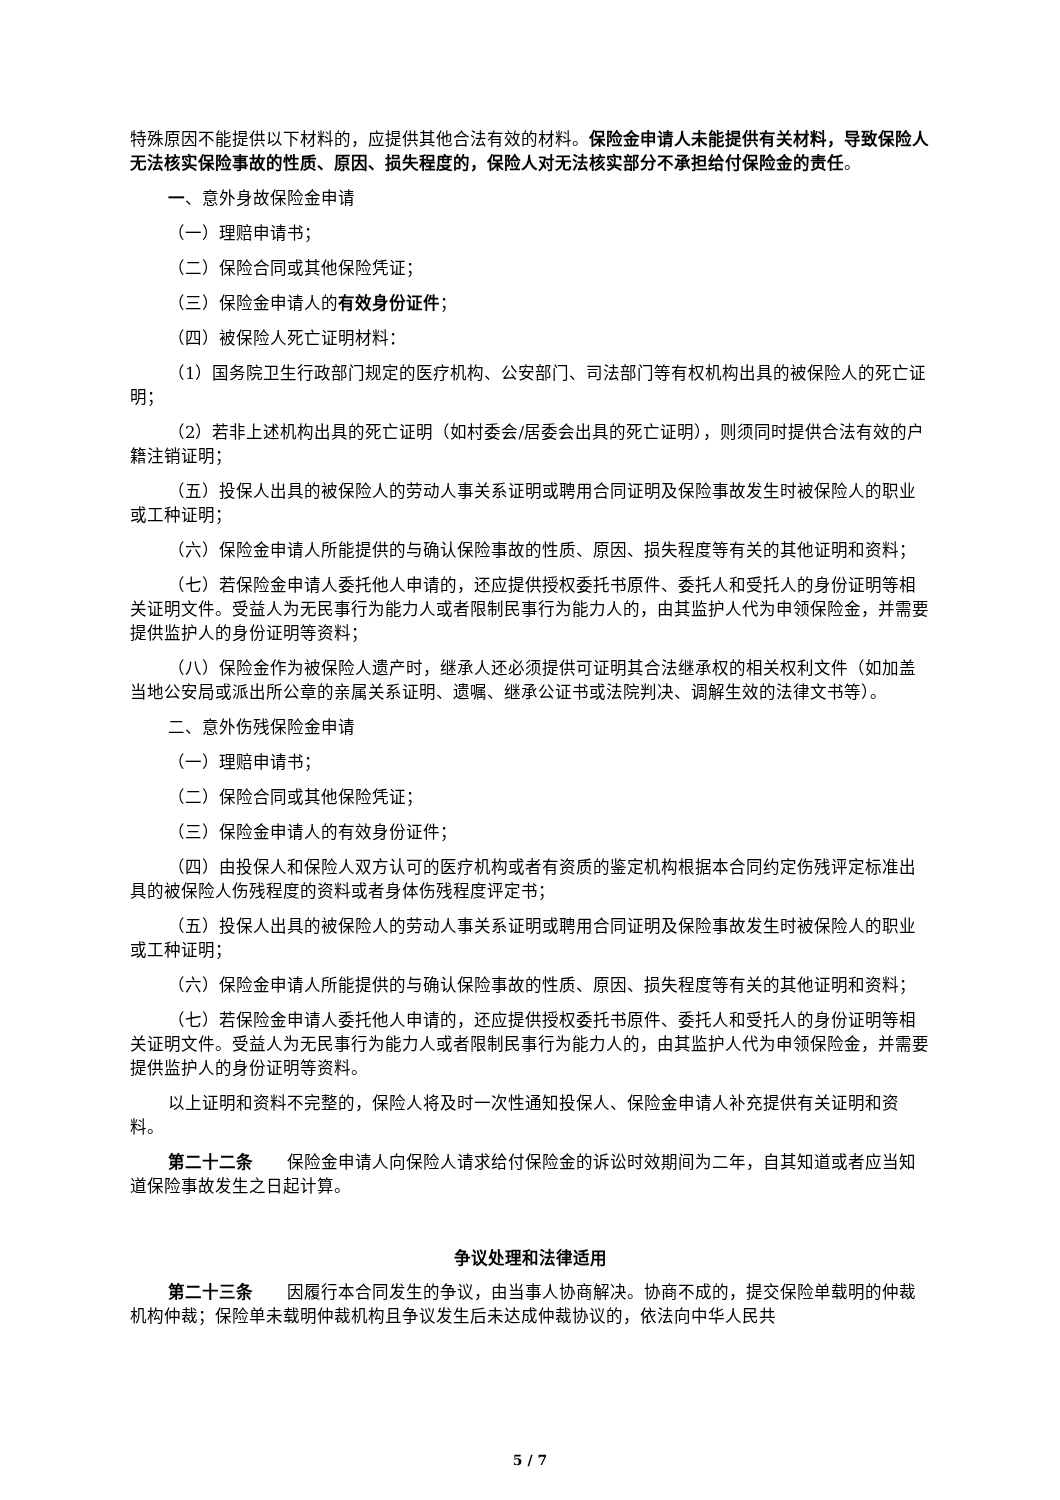特殊原因不能提供以下材料的，应提供其他合法有效的材料。保险金申请人未能提供有关材料，导致保险人无法核实保险事故的性质、原因、损失程度的，保险人对无法核实部分不承担给付保险金的责任。
一、意外身故保险金申请
（一）理赔申请书；
（二）保险合同或其他保险凭证；
（三）保险金申请人的有效身份证件；
（四）被保险人死亡证明材料：
（1）国务院卫生行政部门规定的医疗机构、公安部门、司法部门等有权机构出具的被保险人的死亡证明；
（2）若非上述机构出具的死亡证明（如村委会/居委会出具的死亡证明），则须同时提供合法有效的户籍注销证明；
（五）投保人出具的被保险人的劳动人事关系证明或聘用合同证明及保险事故发生时被保险人的职业或工种证明；
（六）保险金申请人所能提供的与确认保险事故的性质、原因、损失程度等有关的其他证明和资料；
（七）若保险金申请人委托他人申请的，还应提供授权委托书原件、委托人和受托人的身份证明等相关证明文件。受益人为无民事行为能力人或者限制民事行为能力人的，由其监护人代为申领保险金，并需要提供监护人的身份证明等资料；
（八）保险金作为被保险人遗产时，继承人还必须提供可证明其合法继承权的相关权利文件（如加盖当地公安局或派出所公章的亲属关系证明、遗嘱、继承公证书或法院判决、调解生效的法律文书等）。
二、意外伤残保险金申请
（一）理赔申请书；
（二）保险合同或其他保险凭证；
（三）保险金申请人的有效身份证件；
（四）由投保人和保险人双方认可的医疗机构或者有资质的鉴定机构根据本合同约定伤残评定标准出具的被保险人伤残程度的资料或者身体伤残程度评定书；
（五）投保人出具的被保险人的劳动人事关系证明或聘用合同证明及保险事故发生时被保险人的职业或工种证明；
（六）保险金申请人所能提供的与确认保险事故的性质、原因、损失程度等有关的其他证明和资料；
（七）若保险金申请人委托他人申请的，还应提供授权委托书原件、委托人和受托人的身份证明等相关证明文件。受益人为无民事行为能力人或者限制民事行为能力人的，由其监护人代为申领保险金，并需要提供监护人的身份证明等资料。
以上证明和资料不完整的，保险人将及时一次性通知投保人、保险金申请人补充提供有关证明和资料。
第二十二条　　保险金申请人向保险人请求给付保险金的诉讼时效期间为二年，自其知道或者应当知道保险事故发生之日起计算。
争议处理和法律适用
第二十三条　　因履行本合同发生的争议，由当事人协商解决。协商不成的，提交保险单载明的仲裁机构仲裁；保险单未载明仲裁机构且争议发生后未达成仲裁协议的，依法向中华人民共
5 / 7